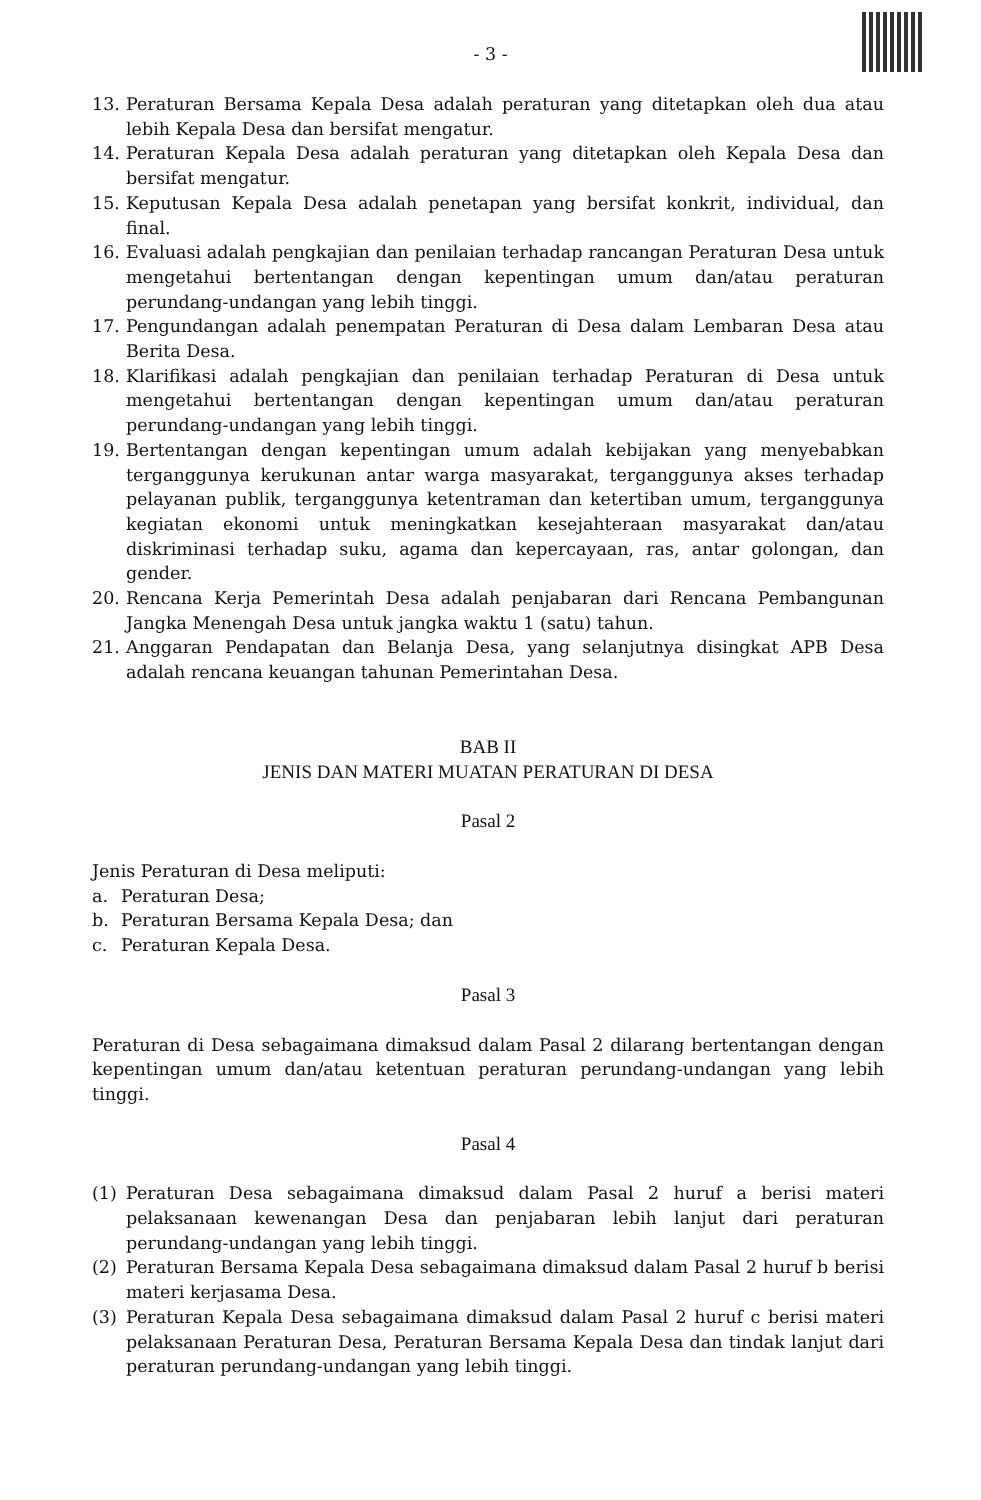- 3 -
13. Peraturan Bersama Kepala Desa adalah peraturan yang ditetapkan oleh dua atau lebih Kepala Desa dan bersifat mengatur.
14. Peraturan Kepala Desa adalah peraturan yang ditetapkan oleh Kepala Desa dan bersifat mengatur.
15. Keputusan Kepala Desa adalah penetapan yang bersifat konkrit, individual, dan final.
16. Evaluasi adalah pengkajian dan penilaian terhadap rancangan Peraturan Desa untuk mengetahui bertentangan dengan kepentingan umum dan/atau peraturan perundang-undangan yang lebih tinggi.
17. Pengundangan adalah penempatan Peraturan di Desa dalam Lembaran Desa atau Berita Desa.
18. Klarifikasi adalah pengkajian dan penilaian terhadap Peraturan di Desa untuk mengetahui bertentangan dengan kepentingan umum dan/atau peraturan perundang-undangan yang lebih tinggi.
19. Bertentangan dengan kepentingan umum adalah kebijakan yang menyebabkan terganggunya kerukunan antar warga masyarakat, terganggunya akses terhadap pelayanan publik, terganggunya ketentraman dan ketertiban umum, terganggunya kegiatan ekonomi untuk meningkatkan kesejahteraan masyarakat dan/atau diskriminasi terhadap suku, agama dan kepercayaan, ras, antar golongan, dan gender.
20. Rencana Kerja Pemerintah Desa adalah penjabaran dari Rencana Pembangunan Jangka Menengah Desa untuk jangka waktu 1 (satu) tahun.
21. Anggaran Pendapatan dan Belanja Desa, yang selanjutnya disingkat APB Desa adalah rencana keuangan tahunan Pemerintahan Desa.
BAB II
JENIS DAN MATERI MUATAN PERATURAN DI DESA
Pasal 2
Jenis Peraturan di Desa meliputi:
a. Peraturan Desa;
b. Peraturan Bersama Kepala Desa; dan
c. Peraturan Kepala Desa.
Pasal 3
Peraturan di Desa sebagaimana dimaksud dalam Pasal 2 dilarang bertentangan dengan kepentingan umum dan/atau ketentuan peraturan perundang-undangan yang lebih tinggi.
Pasal 4
(1) Peraturan Desa sebagaimana dimaksud dalam Pasal 2 huruf a berisi materi pelaksanaan kewenangan Desa dan penjabaran lebih lanjut dari peraturan perundang-undangan yang lebih tinggi.
(2) Peraturan Bersama Kepala Desa sebagaimana dimaksud dalam Pasal 2 huruf b berisi materi kerjasama Desa.
(3) Peraturan Kepala Desa sebagaimana dimaksud dalam Pasal 2 huruf c berisi materi pelaksanaan Peraturan Desa, Peraturan Bersama Kepala Desa dan tindak lanjut dari peraturan perundang-undangan yang lebih tinggi.